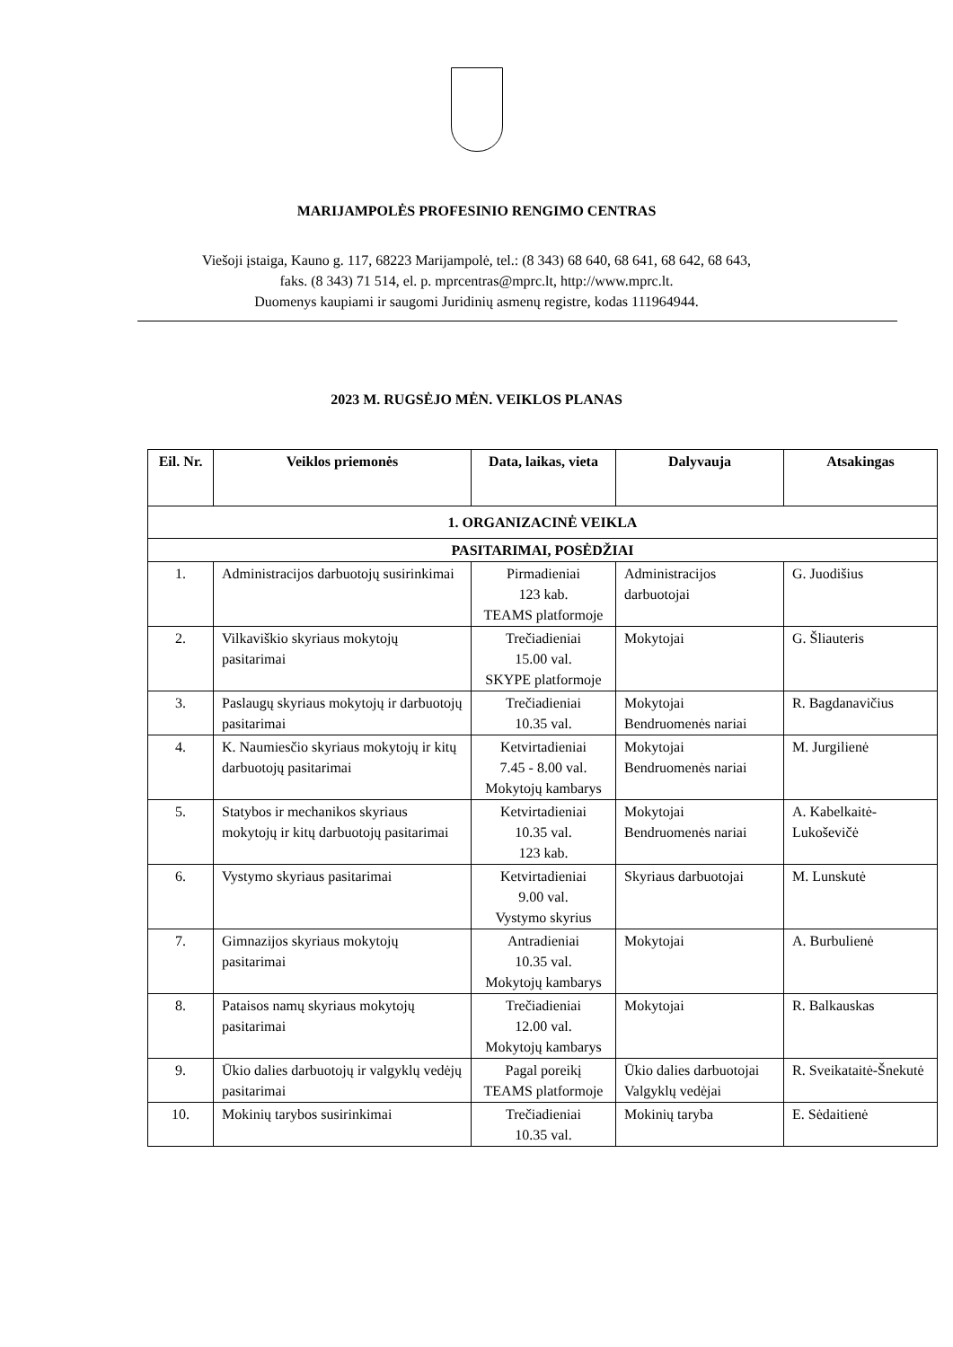MARIJAMPOLĖS PROFESINIO RENGIMO CENTRAS
Viešoji įstaiga, Kauno g. 117, 68223 Marijampolė, tel.: (8 343) 68 640, 68 641, 68 642, 68 643,
faks. (8 343) 71 514, el. p. mprcentras@mprc.lt, http://www.mprc.lt.
Duomenys kaupiami ir saugomi Juridinių asmenų registre, kodas 111964944.
2023 M. RUGSĖJO MĖN. VEIKLOS PLANAS
| Eil. Nr. | Veiklos priemonės | Data, laikas, vieta | Dalyvauja | Atsakingas |
| --- | --- | --- | --- | --- |
| 1. ORGANIZACINĖ VEIKLA | | | | |
| PASITARIMAI, POSĖDŽIAI | | | | |
| 1. | Administracijos darbuotojų susirinkimai | Pirmadieniai 123 kab. TEAMS platformoje | Administracijos darbuotojai | G. Juodišius |
| 2. | Vilkaviškio skyriaus mokytojų pasitarimai | Trečiadieniai 15.00 val. SKYPE platformoje | Mokytojai | G. Šliauteris |
| 3. | Paslaugų skyriaus mokytojų ir darbuotojų pasitarimai | Trečiadieniai 10.35 val. | Mokytojai Bendruomenės nariai | R. Bagdanavičius |
| 4. | K. Naumiesčio skyriaus mokytojų ir kitų darbuotojų pasitarimai | Ketvirtadieniai 7.45 - 8.00 val. Mokytojų kambarys | Mokytojai Bendruomenės nariai | M. Jurgilienė |
| 5. | Statybos ir mechanikos skyriaus mokytojų ir kitų darbuotojų pasitarimai | Ketvirtadieniai 10.35 val. 123 kab. | Mokytojai Bendruomenės nariai | A. Kabelkaitė-Lukoševičė |
| 6. | Vystymo skyriaus pasitarimai | Ketvirtadieniai 9.00 val. Vystymo skyrius | Skyriaus darbuotojai | M. Lunskutė |
| 7. | Gimnazijos skyriaus mokytojų pasitarimai | Antradieniai 10.35 val. Mokytojų kambarys | Mokytojai | A. Burbulienė |
| 8. | Pataisos namų skyriaus mokytojų pasitarimai | Trečiadieniai 12.00 val. Mokytojų kambarys | Mokytojai | R. Balkauskas |
| 9. | Ūkio dalies darbuotojų ir valgyklų vedėjų pasitarimai | Pagal poreikį TEAMS platformoje | Ūkio dalies darbuotojai Valgyklų vedėjai | R. Sveikataitė-Šnekutė |
| 10. | Mokinių tarybos susirinkimai | Trečiadieniai 10.35 val. | Mokinių taryba | E. Sėdaitienė |